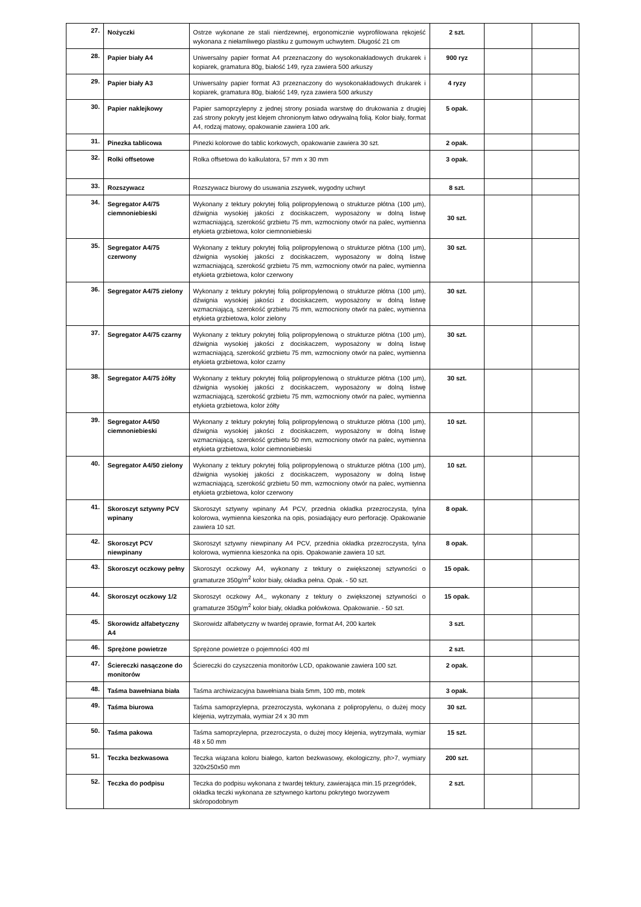| 27. | Nożyczki | Ostrze wykonane ze stali nierdzewnej, ergonomicznie wyprofilowana rękojeść wykonana z niełamliwego plastiku z gumowym uchwytem. Długość 21 cm | 2 szt. | | |
| 28. | Papier biały A4 | Uniwersalny papier format A4 przeznaczony do wysokonakładowych drukarek i kopiarek, gramatura 80g, białość 149, ryza zawiera 500 arkuszy | 900 ryz | | |
| 29. | Papier biały A3 | Uniwersalny papier format A3 przeznaczony do wysokonakładowych drukarek i kopiarek, gramatura 80g, białość 149, ryza zawiera 500 arkuszy | 4 ryzy | | |
| 30. | Papier naklejkowy | Papier samoprzylepny z jednej strony posiada warstwę do drukowania z drugiej zaś strony pokryty jest klejem chronionym łatwo odrywalną folią. Kolor biały, format A4, rodzaj matowy, opakowanie zawiera 100 ark. | 5 opak. | | |
| 31. | Pinezka tablicowa | Pinezki kolorowe do tablic korkowych, opakowanie zawiera 30 szt. | 2 opak. | | |
| 32. | Rolki offsetowe | Rolka offsetowa do kalkulatora, 57 mm x 30 mm | 3 opak. | | |
| 33. | Rozszywacz | Rozszywacz biurowy do usuwania zszywek, wygodny uchwyt | 8 szt. | | |
| 34. | Segregator A4/75 ciemnoniebieski | Wykonany z tektury pokrytej folią polipropylenową o strukturze płótna (100 µm), dźwignia wysokiej jakości z dociskaczem, wyposażony w dolną listwę wzmacniającą, szerokość grzbietu 75 mm, wzmocniony otwór na palec, wymienna etykieta grzbietowa, kolor ciemnoniebieski | 30 szt. | | |
| 35. | Segregator A4/75 czerwony | Wykonany z tektury pokrytej folią polipropylenową o strukturze płótna (100 µm), dźwignia wysokiej jakości z dociskaczem, wyposażony w dolną listwę wzmacniającą, szerokość grzbietu 75 mm, wzmocniony otwór na palec, wymienna etykieta grzbietowa, kolor czerwony | 30 szt. | | |
| 36. | Segregator A4/75 zielony | Wykonany z tektury pokrytej folią polipropylenową o strukturze płótna (100 µm), dźwignia wysokiej jakości z dociskaczem, wyposażony w dolną listwę wzmacniającą, szerokość grzbietu 75 mm, wzmocniony otwór na palec, wymienna etykieta grzbietowa, kolor zielony | 30 szt. | | |
| 37. | Segregator A4/75 czarny | Wykonany z tektury pokrytej folią polipropylenową o strukturze płótna (100 µm), dźwignia wysokiej jakości z dociskaczem, wyposażony w dolną listwę wzmacniającą, szerokość grzbietu 75 mm, wzmocniony otwór na palec, wymienna etykieta grzbietowa, kolor czarny | 30 szt. | | |
| 38. | Segregator A4/75 żółty | Wykonany z tektury pokrytej folią polipropylenową o strukturze płótna (100 µm), dźwignia wysokiej jakości z dociskaczem, wyposażony w dolną listwę wzmacniającą, szerokość grzbietu 75 mm, wzmocniony otwór na palec, wymienna etykieta grzbietowa, kolor żółty | 30 szt. | | |
| 39. | Segregator A4/50 ciemnoniebieski | Wykonany z tektury pokrytej folią polipropylenową o strukturze płótna (100 µm), dźwignia wysokiej jakości z dociskaczem, wyposażony w dolną listwę wzmacniającą, szerokość grzbietu 50 mm, wzmocniony otwór na palec, wymienna etykieta grzbietowa, kolor ciemnoniebieski | 10 szt. | | |
| 40. | Segregator A4/50 zielony | Wykonany z tektury pokrytej folią polipropylenową o strukturze płótna (100 µm), dźwignia wysokiej jakości z dociskaczem, wyposażony w dolną listwę wzmacniającą, szerokość grzbietu 50 mm, wzmocniony otwór na palec, wymienna etykieta grzbietowa, kolor czerwony | 10 szt. | | |
| 41. | Skoroszyt sztywny PCV wpinany | Skoroszyt sztywny wpinany A4 PCV, przednia okładka przezroczysta, tylna kolorowa, wymienna kieszonka na opis, posiadający euro perforację. Opakowanie zawiera 10 szt. | 8 opak. | | |
| 42. | Skoroszyt PCV niewpinany | Skoroszyt sztywny niewpinany A4 PCV, przednia okładka przezroczysta, tylna kolorowa, wymienna kieszonka na opis. Opakowanie zawiera 10 szt. | 8 opak. | | |
| 43. | Skoroszyt oczkowy pełny | Skoroszyt oczkowy A4, wykonany z tektury o zwiększonej sztywności o gramaturze 350g/m<sup>2</sup> kolor biały, okładka pełna. Opak. - 50 szt. | 15 opak. | | |
| 44. | Skoroszyt oczkowy 1/2 | Skoroszyt oczkowy A4,, wykonany z tektury o zwiększonej sztywności o gramaturze 350g/m<sup>2</sup> kolor biały, okładka połówkowa. Opakowanie. - 50 szt. | 15 opak. | | |
| 45. | Skorowidz alfabetyczny A4 | Skorowidz alfabetyczny w twardej oprawie, format A4, 200 kartek | 3 szt. | | |
| 46. | Sprężone powietrze | Sprężone powietrze o pojemności 400 ml | 2 szt. | | |
| 47. | Ściereczki nasączone do monitorów | Ściereczki do czyszczenia monitorów LCD, opakowanie zawiera 100 szt. | 2 opak. | | |
| 48. | Taśma bawełniana biała | Taśma archiwizacyjna bawełniana biała 5mm, 100 mb, motek | 3 opak. | | |
| 49. | Taśma biurowa | Taśma samoprzylepna, przezroczysta, wykonana z polipropylenu, o dużej mocy klejenia, wytrzymała, wymiar 24 x 30 mm | 30 szt. | | |
| 50. | Taśma pakowa | Taśma samoprzylepna, przezroczysta, o dużej mocy klejenia, wytrzymała, wymiar 48 x 50 mm | 15 szt. | | |
| 51. | Teczka bezkwasowa | Teczka wiązana koloru białego, karton bezkwasowy, ekologiczny, ph>7, wymiary 320x250x50 mm | 200 szt. | | |
| 52. | Teczka do podpisu | Teczka do podpisu wykonana z twardej tektury, zawierająca min.15 przegródek, okładka teczki wykonana ze sztywnego kartonu pokrytego tworzywem skóropodobnym | 2 szt. | | |